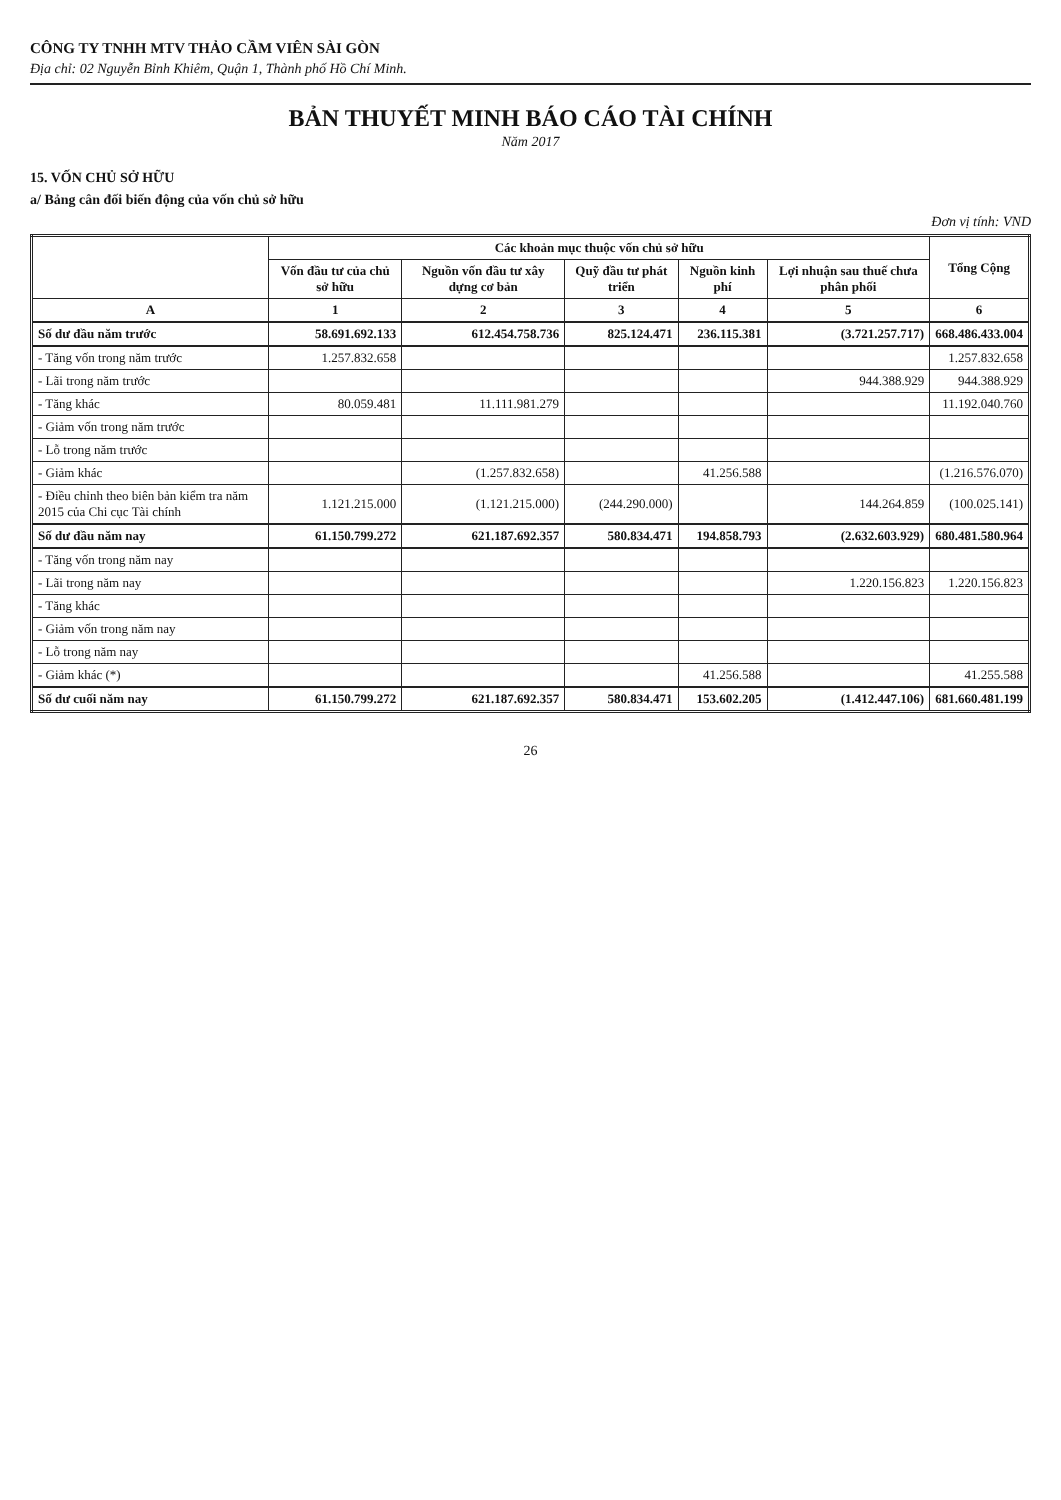CÔNG TY TNHH MTV THẢO CẦM VIÊN SÀI GÒN
Địa chỉ: 02 Nguyễn Bỉnh Khiêm, Quận 1, Thành phố Hồ Chí Minh.
BẢN THUYẾT MINH BÁO CÁO TÀI CHÍNH
Năm 2017
15. VỐN CHỦ SỞ HỮU
a/ Bảng cân đối biến động của vốn chủ sở hữu
Đơn vị tính: VND
| | Các khoản mục thuộc vốn chủ sở hữu | | | | | Tổng Cộng |
| --- | --- | --- | --- | --- | --- | --- |
| | Vốn đầu tư của chủ sở hữu | Nguồn vốn đầu tư xây dựng cơ bản | Quỹ đầu tư phát triển | Nguồn kinh phí | Lợi nhuận sau thuế chưa phân phối | |
| A | 1 | 2 | 3 | 4 | 5 | 6 |
| Số dư đầu năm trước | 58.691.692.133 | 612.454.758.736 | 825.124.471 | 236.115.381 | (3.721.257.717) | 668.486.433.004 |
| - Tăng vốn trong năm trước | 1.257.832.658 | | | | | 1.257.832.658 |
| - Lãi trong năm trước | | | | | 944.388.929 | 944.388.929 |
| - Tăng khác | 80.059.481 | 11.111.981.279 | | | | 11.192.040.760 |
| - Giảm vốn trong năm trước | | | | | | |
| - Lỗ trong năm trước | | | | | | |
| - Giảm khác | | (1.257.832.658) | | 41.256.588 | | (1.216.576.070) |
| - Điều chỉnh theo biên bản kiểm tra năm 2015 của Chi cục Tài chính | 1.121.215.000 | (1.121.215.000) | (244.290.000) | | 144.264.859 | (100.025.141) |
| Số dư đầu năm nay | 61.150.799.272 | 621.187.692.357 | 580.834.471 | 194.858.793 | (2.632.603.929) | 680.481.580.964 |
| - Tăng vốn trong năm nay | | | | | | |
| - Lãi trong năm nay | | | | | 1.220.156.823 | 1.220.156.823 |
| - Tăng khác | | | | | | |
| - Giảm vốn trong năm nay | | | | | | |
| - Lỗ trong năm nay | | | | | | |
| - Giảm khác (*) | | | | 41.256.588 | | 41.255.588 |
| Số dư cuối năm nay | 61.150.799.272 | 621.187.692.357 | 580.834.471 | 153.602.205 | (1.412.447.106) | 681.660.481.199 |
26